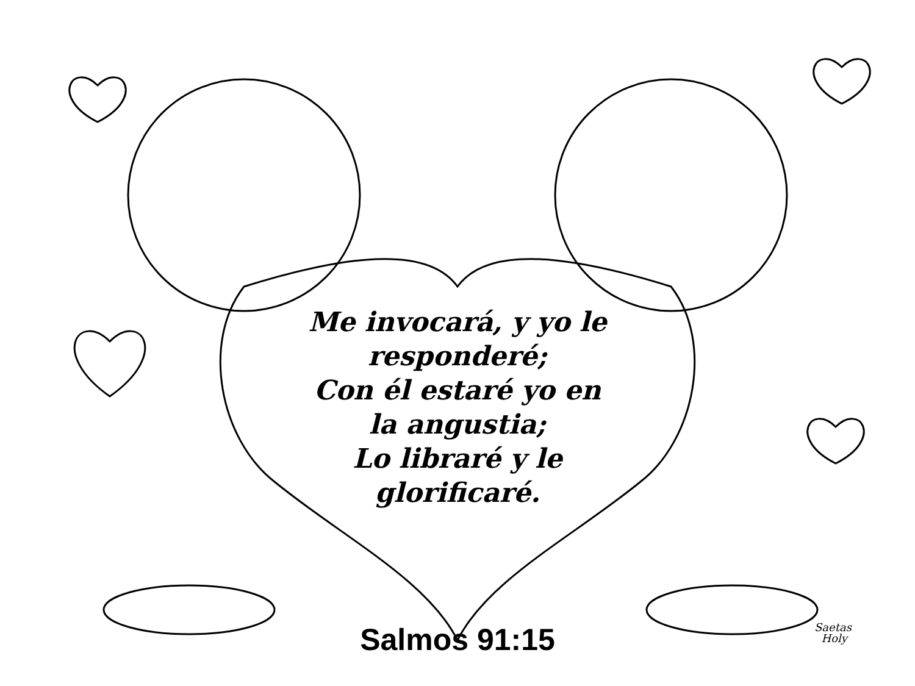Me invocará, y yo le responderé;
Con él estaré yo en la angustia;
Lo libraré y le glorificaré.
Salmos 91:15
Saetas
Holy